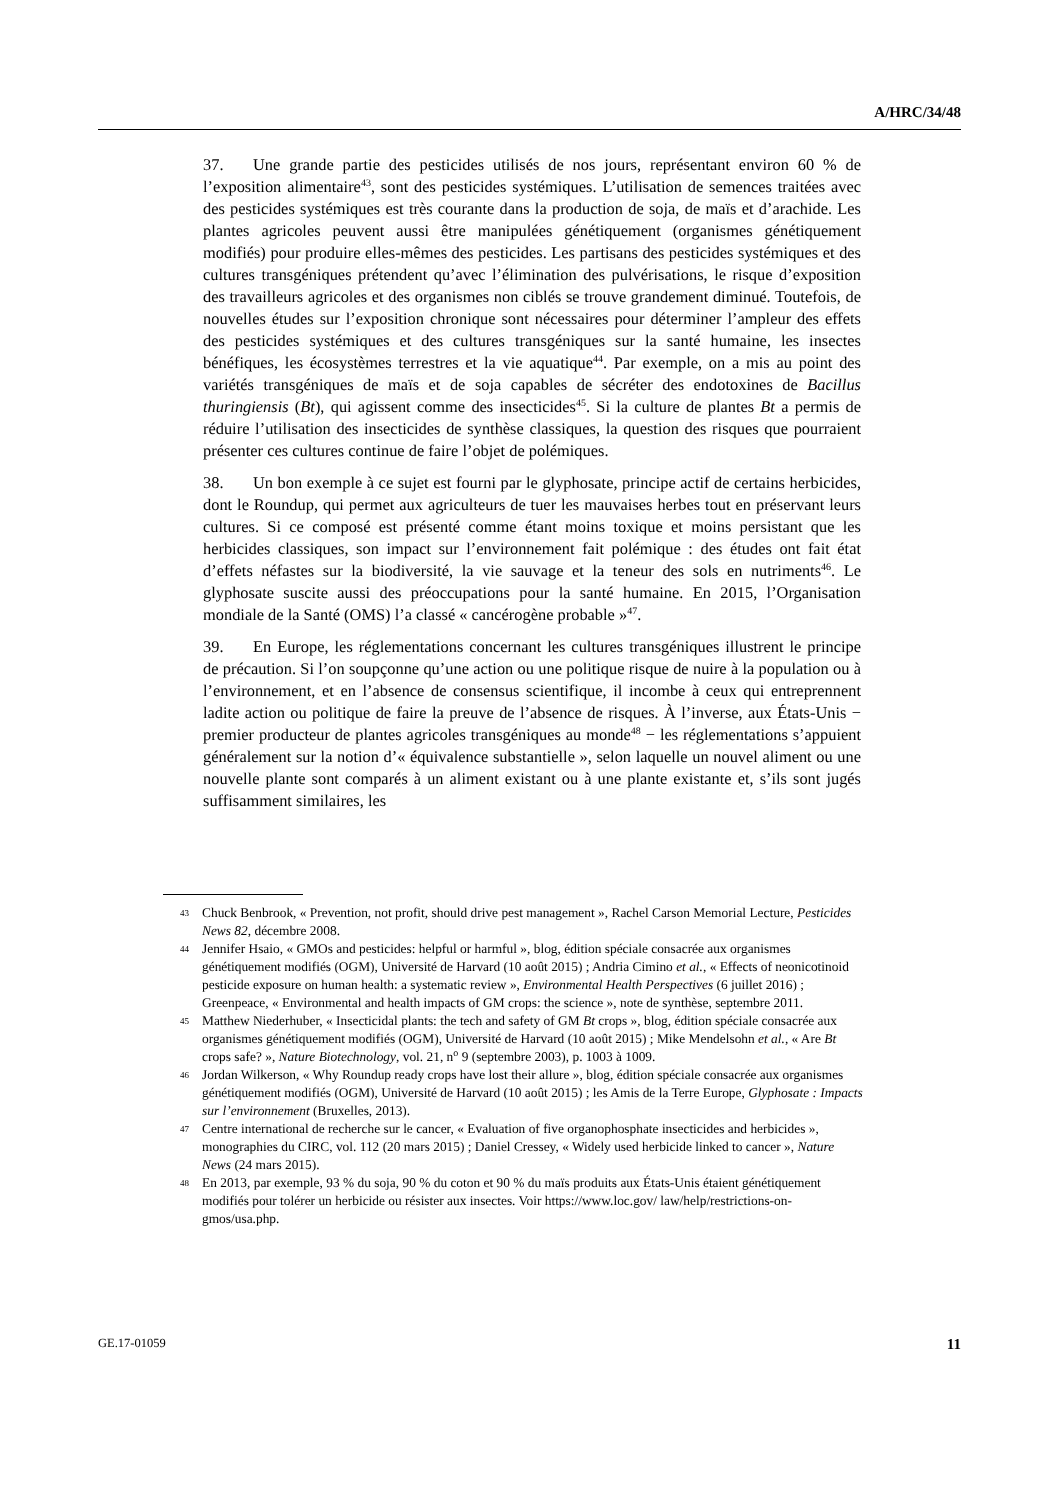A/HRC/34/48
37. Une grande partie des pesticides utilisés de nos jours, représentant environ 60 % de l’exposition alimentaire<sup>43</sup>, sont des pesticides systémiques. L’utilisation de semences traitées avec des pesticides systémiques est très courante dans la production de soja, de maïs et d’arachide. Les plantes agricoles peuvent aussi être manipulées génétiquement (organismes génétiquement modifiés) pour produire elles-mêmes des pesticides. Les partisans des pesticides systémiques et des cultures transgéniques prétendent qu’avec l’élimination des pulvérisations, le risque d’exposition des travailleurs agricoles et des organismes non ciblés se trouve grandement diminué. Toutefois, de nouvelles études sur l’exposition chronique sont nécessaires pour déterminer l’ampleur des effets des pesticides systémiques et des cultures transgéniques sur la santé humaine, les insectes bénéfiques, les écosystèmes terrestres et la vie aquatique<sup>44</sup>. Par exemple, on a mis au point des variétés transgéniques de maïs et de soja capables de sécréter des endotoxines de Bacillus thuringiensis (Bt), qui agissent comme des insecticides<sup>45</sup>. Si la culture de plantes Bt a permis de réduire l’utilisation des insecticides de synthèse classiques, la question des risques que pourraient présenter ces cultures continue de faire l’objet de polémiques.
38. Un bon exemple à ce sujet est fourni par le glyphosate, principe actif de certains herbicides, dont le Roundup, qui permet aux agriculteurs de tuer les mauvaises herbes tout en préservant leurs cultures. Si ce composé est présenté comme étant moins toxique et moins persistant que les herbicides classiques, son impact sur l’environnement fait polémique : des études ont fait état d’effets néfastes sur la biodiversité, la vie sauvage et la teneur des sols en nutriments<sup>46</sup>. Le glyphosate suscite aussi des préoccupations pour la santé humaine. En 2015, l’Organisation mondiale de la Santé (OMS) l’a classé « cancérogène probable »<sup>47</sup>.
39. En Europe, les réglementations concernant les cultures transgéniques illustrent le principe de précaution. Si l’on soupçonne qu’une action ou une politique risque de nuire à la population ou à l’environnement, et en l’absence de consensus scientifique, il incombe à ceux qui entreprennent ladite action ou politique de faire la preuve de l’absence de risques. À l’inverse, aux États-Unis − premier producteur de plantes agricoles transgéniques au monde<sup>48</sup> − les réglementations s’appuient généralement sur la notion d’« équivalence substantielle », selon laquelle un nouvel aliment ou une nouvelle plante sont comparés à un aliment existant ou à une plante existante et, s’ils sont jugés suffisamment similaires, les
43 Chuck Benbrook, « Prevention, not profit, should drive pest management », Rachel Carson Memorial Lecture, Pesticides News 82, décembre 2008.
44 Jennifer Hsaio, « GMOs and pesticides: helpful or harmful », blog, édition spéciale consacrée aux organismes génétiquement modifiés (OGM), Université de Harvard (10 août 2015) ; Andria Cimino et al., « Effects of neonicotinoid pesticide exposure on human health: a systematic review », Environmental Health Perspectives (6 juillet 2016) ; Greenpeace, « Environmental and health impacts of GM crops: the science », note de synthèse, septembre 2011.
45 Matthew Niederhuber, « Insecticidal plants: the tech and safety of GM Bt crops », blog, édition spéciale consacrée aux organismes génétiquement modifiés (OGM), Université de Harvard (10 août 2015) ; Mike Mendelsohn et al., « Are Bt crops safe? », Nature Biotechnology, vol. 21, n<sup>o</sup> 9 (septembre 2003), p. 1003 à 1009.
46 Jordan Wilkerson, « Why Roundup ready crops have lost their allure », blog, édition spéciale consacrée aux organismes génétiquement modifiés (OGM), Université de Harvard (10 août 2015) ; les Amis de la Terre Europe, Glyphosate : Impacts sur l’environnement (Bruxelles, 2013).
47 Centre international de recherche sur le cancer, « Evaluation of five organophosphate insecticides and herbicides », monographies du CIRC, vol. 112 (20 mars 2015) ; Daniel Cressey, « Widely used herbicide linked to cancer », Nature News (24 mars 2015).
48 En 2013, par exemple, 93 % du soja, 90 % du coton et 90 % du maïs produits aux États-Unis étaient génétiquement modifiés pour tolérer un herbicide ou résister aux insectes. Voir https://www.loc.gov/ law/help/restrictions-on-gmos/usa.php.
GE.17-01059 11